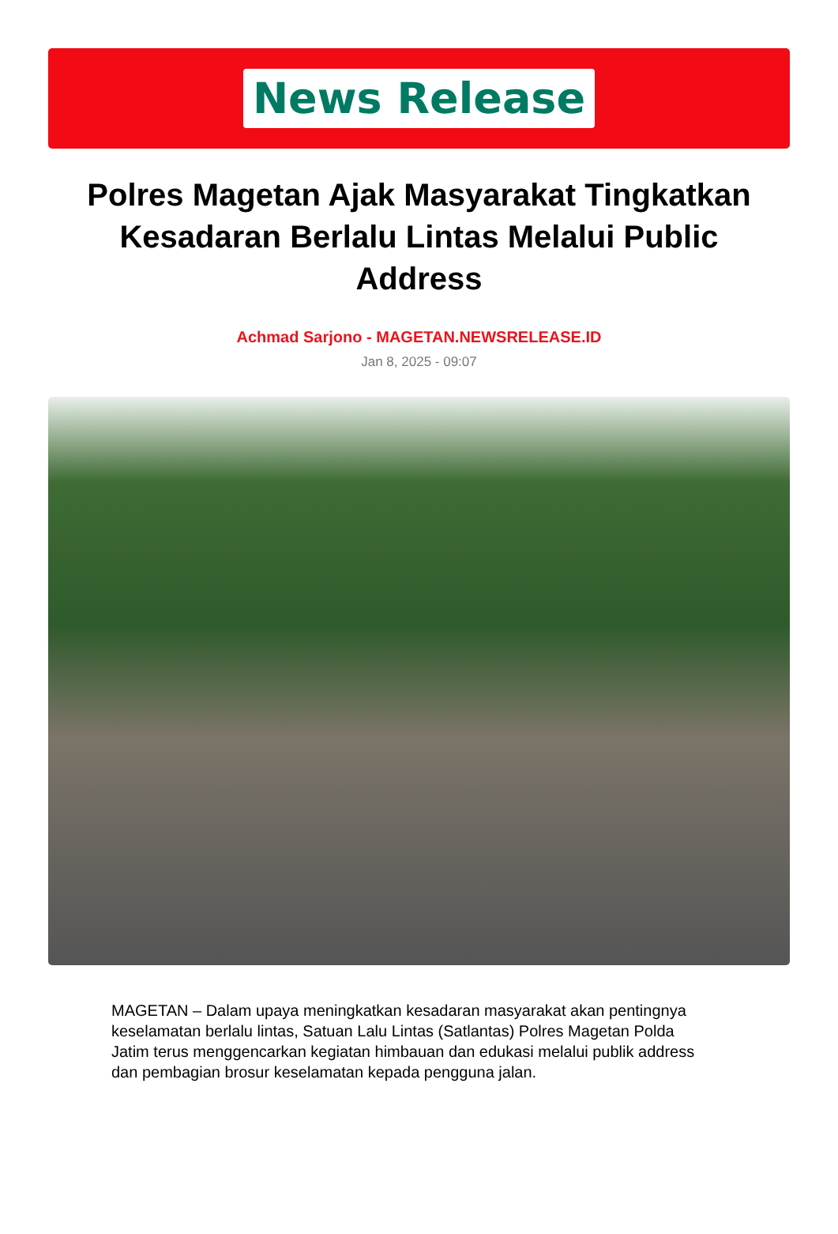News Release
Polres Magetan Ajak Masyarakat Tingkatkan Kesadaran Berlalu Lintas Melalui Public Address
Achmad Sarjono - MAGETAN.NEWSRELEASE.ID
Jan 8, 2025 - 09:07
MAGETAN – Dalam upaya meningkatkan kesadaran masyarakat akan pentingnya keselamatan berlalu lintas, Satuan Lalu Lintas (Satlantas) Polres Magetan Polda Jatim terus menggencarkan kegiatan himbauan dan edukasi melalui publik address dan pembagian brosur keselamatan kepada pengguna jalan.